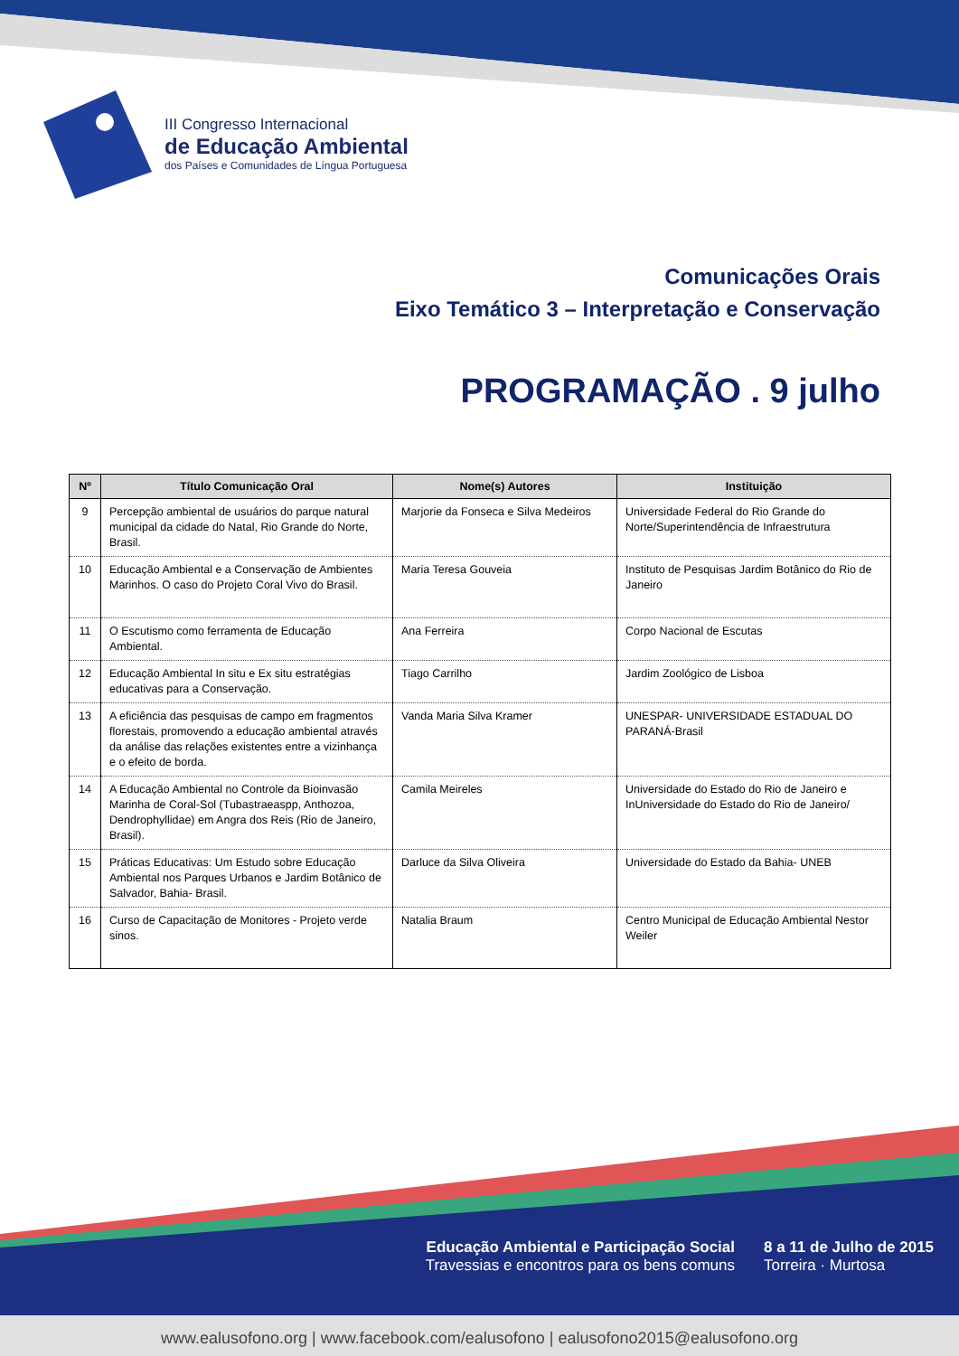III Congresso Internacional
de Educação Ambiental
dos Países e Comunidades de Língua Portuguesa
Comunicações Orais
Eixo Temático 3 – Interpretação e Conservação
PROGRAMAÇÃO . 9 julho
| Nº | Título Comunicação Oral | Nome(s) Autores | Instituição |
| --- | --- | --- | --- |
| 9 | Percepção ambiental de usuários do parque natural municipal da cidade do Natal, Rio Grande do Norte, Brasil. | Marjorie da Fonseca e Silva Medeiros | Universidade Federal do Rio Grande do Norte/Superintendência de Infraestrutura |
| 10 | Educação Ambiental e a Conservação de Ambientes Marinhos. O caso do Projeto Coral Vivo do Brasil. | Maria Teresa Gouveia | Instituto de Pesquisas Jardim Botânico do Rio de Janeiro |
| 11 | O Escutismo como ferramenta de Educação Ambiental. | Ana Ferreira | Corpo Nacional de Escutas |
| 12 | Educação Ambiental In situ e Ex situ estratégias educativas para a Conservação. | Tiago Carrilho | Jardim Zoológico de Lisboa |
| 13 | A eficiência das pesquisas de campo em fragmentos florestais, promovendo a educação ambiental através da análise das relações existentes entre a vizinhança e o efeito de borda. | Vanda Maria Silva Kramer | UNESPAR- UNIVERSIDADE ESTADUAL DO PARANÁ-Brasil |
| 14 | A Educação Ambiental no Controle da Bioinvasão Marinha de Coral-Sol (Tubastraeaspp, Anthozoa, Dendrophyllidae) em Angra dos Reis (Rio de Janeiro, Brasil). | Camila Meireles | Universidade do Estado do Rio de Janeiro e InUniversidade do Estado do Rio de Janeiro/ |
| 15 | Práticas Educativas: Um Estudo sobre Educação Ambiental nos Parques Urbanos e Jardim Botânico de Salvador, Bahia- Brasil. | Darluce da Silva Oliveira | Universidade do Estado da Bahia- UNEB |
| 16 | Curso de Capacitação de Monitores - Projeto verde sinos. | Natalia Braum | Centro Municipal de Educação Ambiental Nestor Weiler |
Educação Ambiental e Participação Social
Travessias e encontros para os bens comuns
8 a 11 de Julho de 2015
Torreira · Murtosa
www.ealusofono.org | www.facebook.com/ealusofono | ealusofono2015@ealusofono.org